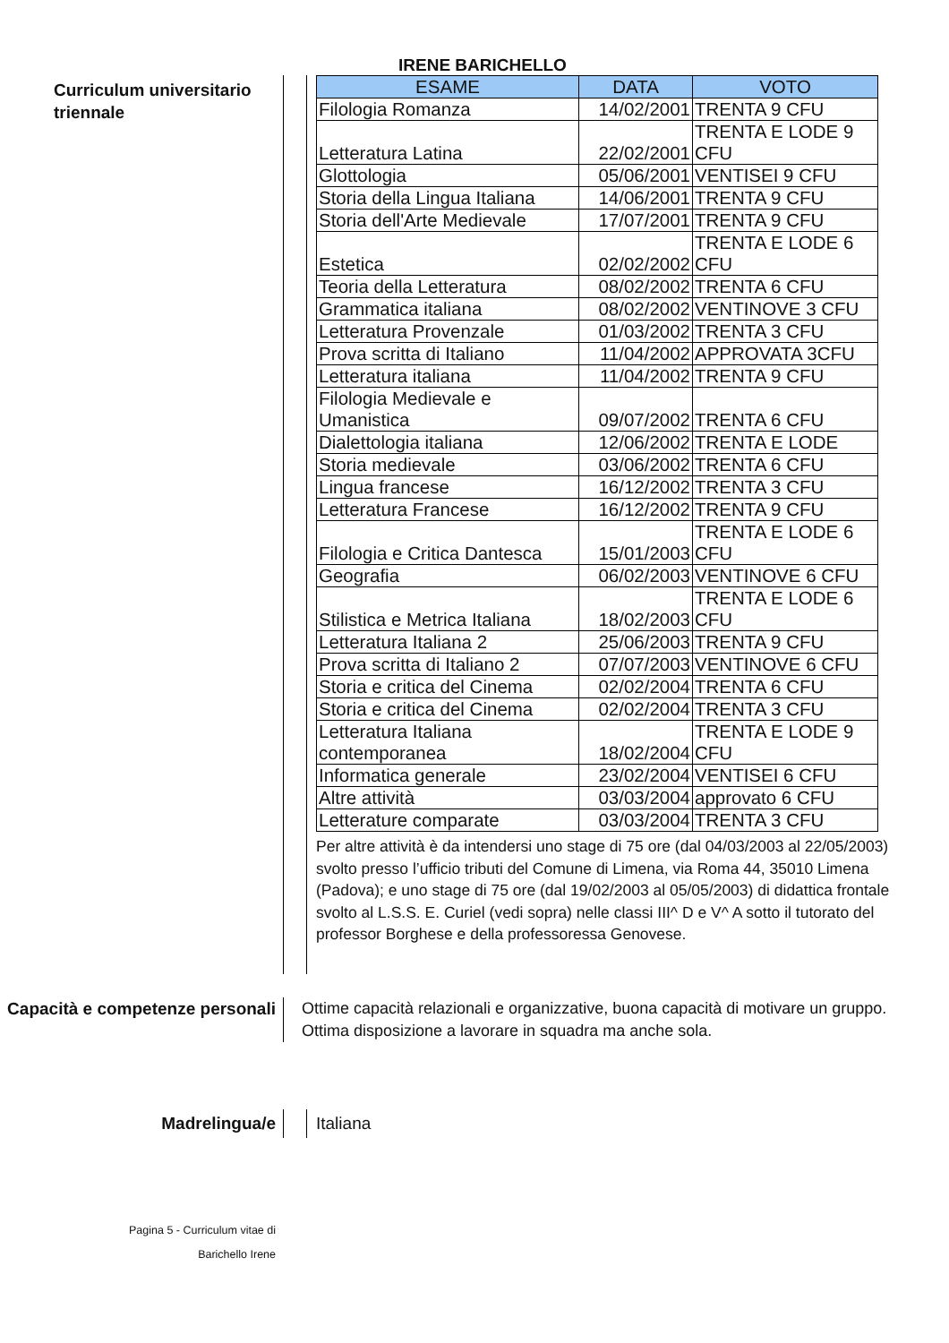IRENE BARICHELLO
Curriculum universitario triennale
| ESAME | DATA | VOTO |
| --- | --- | --- |
| Filologia Romanza | 14/02/2001 | TRENTA 9 CFU |
| Letteratura Latina | 22/02/2001 | TRENTA E LODE 9 CFU |
| Glottologia | 05/06/2001 | VENTISEI 9 CFU |
| Storia della Lingua Italiana | 14/06/2001 | TRENTA 9 CFU |
| Storia dell'Arte Medievale | 17/07/2001 | TRENTA 9 CFU |
| Estetica | 02/02/2002 | TRENTA E LODE 6 CFU |
| Teoria della Letteratura | 08/02/2002 | TRENTA 6 CFU |
| Grammatica italiana | 08/02/2002 | VENTINOVE 3 CFU |
| Letteratura Provenzale | 01/03/2002 | TRENTA 3 CFU |
| Prova scritta di Italiano | 11/04/2002 | APPROVATA 3CFU |
| Letteratura italiana | 11/04/2002 | TRENTA 9 CFU |
| Filologia Medievale e Umanistica | 09/07/2002 | TRENTA 6 CFU |
| Dialettologia italiana | 12/06/2002 | TRENTA E LODE |
| Storia medievale | 03/06/2002 | TRENTA 6 CFU |
| Lingua francese | 16/12/2002 | TRENTA 3 CFU |
| Letteratura Francese | 16/12/2002 | TRENTA 9 CFU |
| Filologia e Critica Dantesca | 15/01/2003 | TRENTA E LODE 6 CFU |
| Geografia | 06/02/2003 | VENTINOVE 6 CFU |
| Stilistica e Metrica Italiana | 18/02/2003 | TRENTA E LODE 6 CFU |
| Letteratura Italiana 2 | 25/06/2003 | TRENTA 9 CFU |
| Prova scritta di Italiano 2 | 07/07/2003 | VENTINOVE 6 CFU |
| Storia e critica del Cinema | 02/02/2004 | TRENTA 6 CFU |
| Storia e critica del Cinema | 02/02/2004 | TRENTA 3 CFU |
| Letteratura Italiana contemporanea | 18/02/2004 | TRENTA E LODE 9 CFU |
| Informatica generale | 23/02/2004 | VENTISEI 6 CFU |
| Altre attività | 03/03/2004 | approvato 6 CFU |
| Letterature comparate | 03/03/2004 | TRENTA 3 CFU |
Per altre attività è da intendersi uno stage di 75 ore (dal 04/03/2003 al 22/05/2003) svolto presso l’ufficio tributi del Comune di Limena, via Roma 44, 35010 Limena (Padova); e uno stage di 75 ore (dal 19/02/2003 al 05/05/2003) di didattica frontale svolto al L.S.S. E. Curiel (vedi sopra) nelle classi III^ D e V^ A sotto il tutorato del professor Borghese e della professoressa Genovese.
Capacità e competenze personali
Ottime capacità relazionali e organizzative, buona capacità di motivare un gruppo.
Ottima disposizione a lavorare in squadra ma anche sola.
Madrelingua/e Italiana
Pagina 5 - Curriculum vitae di
Barichello Irene